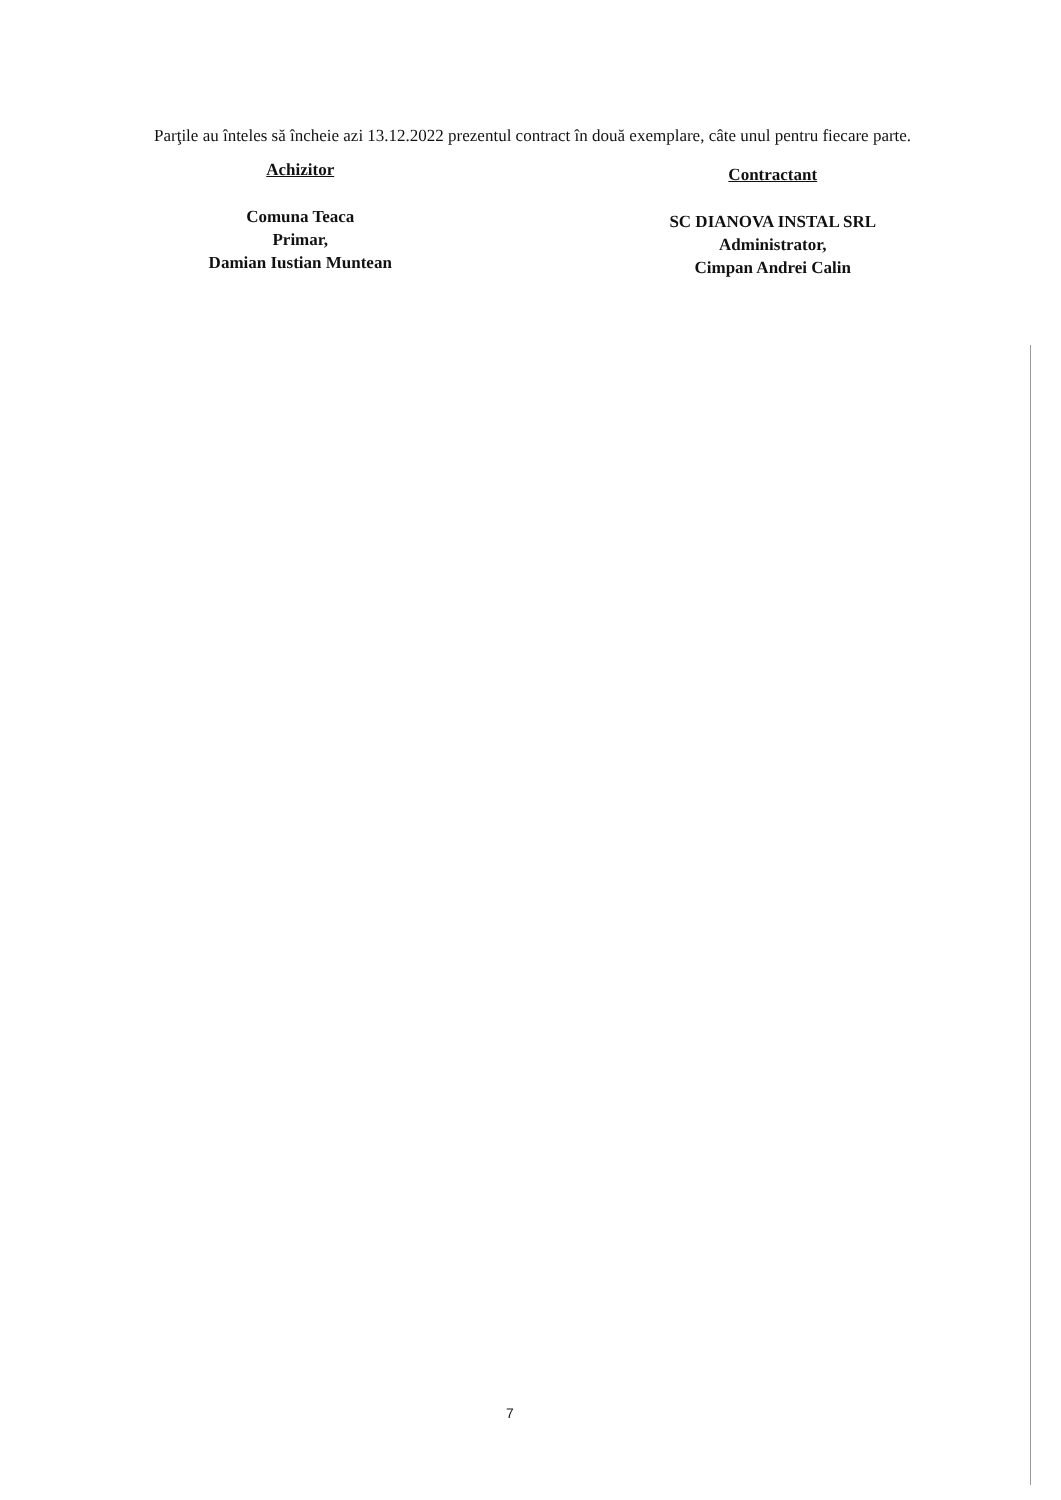Parţile au înteles să încheie azi 13.12.2022 prezentul contract în două exemplare, câte unul pentru fiecare parte.
Achizitor
Comuna Teaca
Primar,
Damian Iustian Muntean
Contractant
SC DIANOVA INSTAL SRL
Administrator,
Cimpan Andrei Calin
7